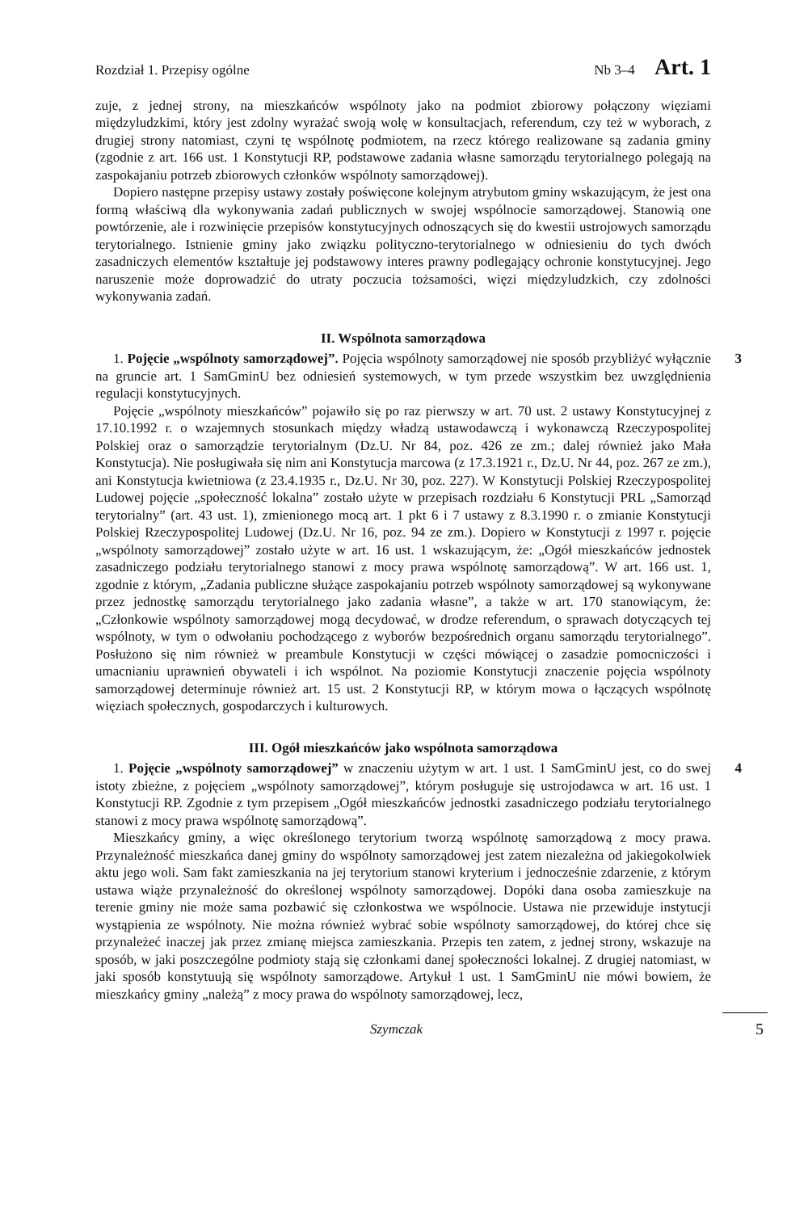Rozdział 1. Przepisy ogólne Nb 3–4 Art. 1
zuje, z jednej strony, na mieszkańców wspólnoty jako na podmiot zbiorowy połączony więziami międzyludzkimi, który jest zdolny wyrażać swoją wolę w konsultacjach, referendum, czy też w wyborach, z drugiej strony natomiast, czyni tę wspólnotę podmiotem, na rzecz którego realizowane są zadania gminy (zgodnie z art. 166 ust. 1 Konstytucji RP, podstawowe zadania własne samorządu terytorialnego polegają na zaspokajaniu potrzeb zbiorowych członków wspólnoty samorządowej).
Dopiero następne przepisy ustawy zostały poświęcone kolejnym atrybutom gminy wskazującym, że jest ona formą właściwą dla wykonywania zadań publicznych w swojej wspólnocie samorządowej. Stanowią one powtórzenie, ale i rozwinięcie przepisów konstytucyjnych odnoszących się do kwestii ustrojowych samorządu terytorialnego. Istnienie gminy jako związku polityczno-terytorialnego w odniesieniu do tych dwóch zasadniczych elementów kształtuje jej podstawowy interes prawny podlegający ochronie konstytucyjnej. Jego naruszenie może doprowadzić do utraty poczucia tożsamości, więzi międzyludzkich, czy zdolności wykonywania zadań.
II. Wspólnota samorządowa
3 1. Pojęcie „wspólnoty samorządowej”. Pojęcia wspólnoty samorządowej nie sposób przybliżyć wyłącznie na gruncie art. 1 SamGminU bez odniesień systemowych, w tym przede wszystkim bez uwzględnienia regulacji konstytucyjnych.
Pojęcie „wspólnoty mieszkańców” pojawiło się po raz pierwszy w art. 70 ust. 2 ustawy Konstytucyjnej z 17.10.1992 r. o wzajemnych stosunkach między władzą ustawodawczą i wykonawczą Rzeczypospolitej Polskiej oraz o samorządzie terytorialnym (Dz.U. Nr 84, poz. 426 ze zm.; dalej również jako Mała Konstytucja). Nie posługiwała się nim ani Konstytucja marcowa (z 17.3.1921 r., Dz.U. Nr 44, poz. 267 ze zm.), ani Konstytucja kwietniowa (z 23.4.1935 r., Dz.U. Nr 30, poz. 227). W Konstytucji Polskiej Rzeczypospolitej Ludowej pojęcie „społeczność lokalna” zostało użyte w przepisach rozdziału 6 Konstytucji PRL „Samorząd terytorialny” (art. 43 ust. 1), zmienionego mocą art. 1 pkt 6 i 7 ustawy z 8.3.1990 r. o zmianie Konstytucji Polskiej Rzeczypospolitej Ludowej (Dz.U. Nr 16, poz. 94 ze zm.). Dopiero w Konstytucji z 1997 r. pojęcie „wspólnoty samorządowej” zostało użyte w art. 16 ust. 1 wskazującym, że: „Ogół mieszkańców jednostek zasadniczego podziału terytorialnego stanowi z mocy prawa wspólnotę samorządową”. W art. 166 ust. 1, zgodnie z którym, „Zadania publiczne służące zaspokajaniu potrzeb wspólnoty samorządowej są wykonywane przez jednostkę samorządu terytorialnego jako zadania własne”, a także w art. 170 stanowiącym, że: „Członkowie wspólnoty samorządowej mogą decydować, w drodze referendum, o sprawach dotyczących tej wspólnoty, w tym o odwołaniu pochodzącego z wyborów bezpośrednich organu samorządu terytorialnego”. Posłużono się nim również w preambule Konstytucji w części mówiącej o zasadzie pomocniczości i umacnianiu uprawnień obywateli i ich wspólnot. Na poziomie Konstytucji znaczenie pojęcia wspólnoty samorządowej determinuje również art. 15 ust. 2 Konstytucji RP, w którym mowa o łączących wspólnotę więziach społecznych, gospodarczych i kulturowych.
III. Ogół mieszkańców jako wspólnota samorządowa
4 1. Pojęcie „wspólnoty samorządowej” w znaczeniu użytym w art. 1 ust. 1 SamGminU jest, co do swej istoty zbieżne, z pojęciem „wspólnoty samorządowej”, którym posługuje się ustrojodawca w art. 16 ust. 1 Konstytucji RP. Zgodnie z tym przepisem „Ogół mieszkańców jednostki zasadniczego podziału terytorialnego stanowi z mocy prawa wspólnotę samorządową”.
Mieszkańcy gminy, a więc określonego terytorium tworzą wspólnotę samorządową z mocy prawa. Przynależność mieszkańca danej gminy do wspólnoty samorządowej jest zatem niezależna od jakiegokolwiek aktu jego woli. Sam fakt zamieszkania na jej terytorium stanowi kryterium i jednocześnie zdarzenie, z którym ustawa wiąże przynależność do określonej wspólnoty samorządowej. Dopóki dana osoba zamieszkuje na terenie gminy nie może sama pozbawić się członkostwa we wspólnocie. Ustawa nie przewiduje instytucji wystąpienia ze wspólnoty. Nie można również wybrać sobie wspólnoty samorządowej, do której chce się przynależeć inaczej jak przez zmianę miejsca zamieszkania. Przepis ten zatem, z jednej strony, wskazuje na sposób, w jaki poszczególne podmioty stają się członkami danej społeczności lokalnej. Z drugiej natomiast, w jaki sposób konstytuują się wspólnoty samorządowe. Artykuł 1 ust. 1 SamGminU nie mówi bowiem, że mieszkańcy gminy „należą” z mocy prawa do wspólnoty samorządowej, lecz,
Szymczak 5